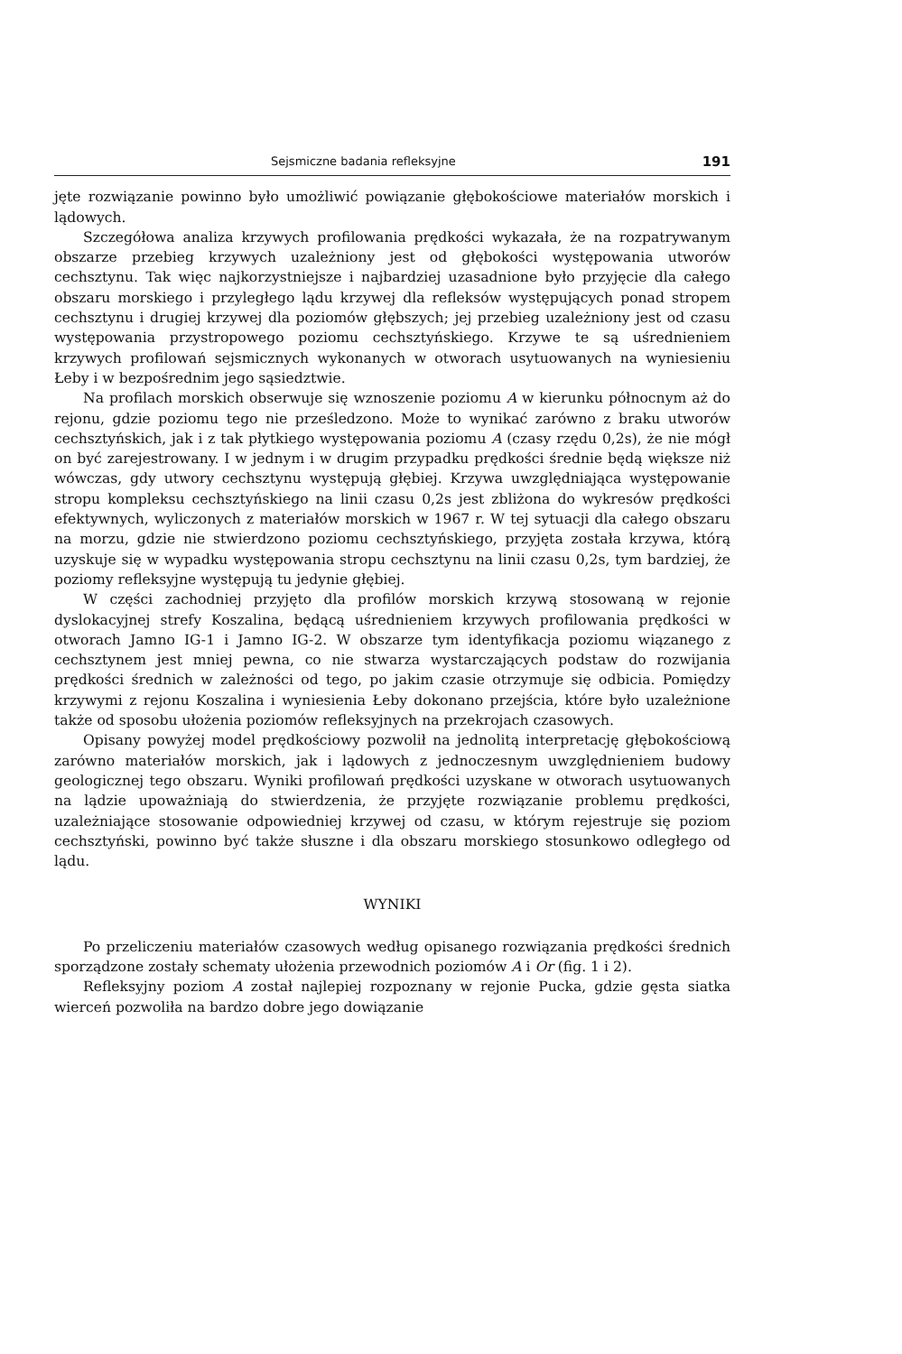Sejsmiczne badania refleksyjne 191
jęte rozwiązanie powinno było umożliwić powiązanie głębokościowe materiałów morskich i lądowych.
Szczegółowa analiza krzywych profilowania prędkości wykazała, że na rozpatrywanym obszarze przebieg krzywych uzależniony jest od głębokości występowania utworów cechsztynu. Tak więc najkorzystniejsze i najbardziej uzasadnione było przyjęcie dla całego obszaru morskiego i przyległego lądu krzywej dla refleksów występujących ponad stropem cechsztynu i drugiej krzywej dla poziomów głębszych; jej przebieg uzależniony jest od czasu występowania przystropowego poziomu cechsztyńskiego. Krzywe te są uśrednieniem krzywych profilowań sejsmicznych wykonanych w otworach usytuowanych na wyniesieniu Łeby i w bezpośrednim jego sąsiedztwie.
Na profilach morskich obserwuje się wznoszenie poziomu A w kierunku północnym aż do rejonu, gdzie poziomu tego nie prześledzono. Może to wynikać zarówno z braku utworów cechsztyńskich, jak i z tak płytkiego występowania poziomu A (czasy rzędu 0,2s), że nie mógł on być zarejestrowany. I w jednym i w drugim przypadku prędkości średnie będą większe niż wówczas, gdy utwory cechsztynu występują głębiej. Krzywa uwzględniająca występowanie stropu kompleksu cechsztyńskiego na linii czasu 0,2s jest zbliżona do wykresów prędkości efektywnych, wyliczonych z materiałów morskich w 1967 r. W tej sytuacji dla całego obszaru na morzu, gdzie nie stwierdzono poziomu cechsztyńskiego, przyjęta została krzywa, którą uzyskuje się w wypadku występowania stropu cechsztynu na linii czasu 0,2s, tym bardziej, że poziomy refleksyjne występują tu jedynie głębiej.
W części zachodniej przyjęto dla profilów morskich krzywą stosowaną w rejonie dyslokacyjnej strefy Koszalina, będącą uśrednieniem krzywych profilowania prędkości w otworach Jamno IG-1 i Jamno IG-2. W obszarze tym identyfikacja poziomu wiązanego z cechsztynem jest mniej pewna, co nie stwarza wystarczających podstaw do rozwijania prędkości średnich w zależności od tego, po jakim czasie otrzymuje się odbicia. Pomiędzy krzywymi z rejonu Koszalina i wyniesienia Łeby dokonano przejścia, które było uzależnione także od sposobu ułożenia poziomów refleksyjnych na przekrojach czasowych.
Opisany powyżej model prędkościowy pozwolił na jednolitą interpretację głębokościową zarówno materiałów morskich, jak i lądowych z jednoczesnym uwzględnieniem budowy geologicznej tego obszaru. Wyniki profilowań prędkości uzyskane w otworach usytuowanych na lądzie upoważniają do stwierdzenia, że przyjęte rozwiązanie problemu prędkości, uzależniające stosowanie odpowiedniej krzywej od czasu, w którym rejestruje się poziom cechsztyński, powinno być także słuszne i dla obszaru morskiego stosunkowo odległego od lądu.
WYNIKI
Po przeliczeniu materiałów czasowych według opisanego rozwiązania prędkości średnich sporządzone zostały schematy ułożenia przewodnich poziomów A i Or (fig. 1 i 2).
Refleksyjny poziom A został najlepiej rozpoznany w rejonie Pucka, gdzie gęsta siatka wierceń pozwoliła na bardzo dobre jego dowiązanie